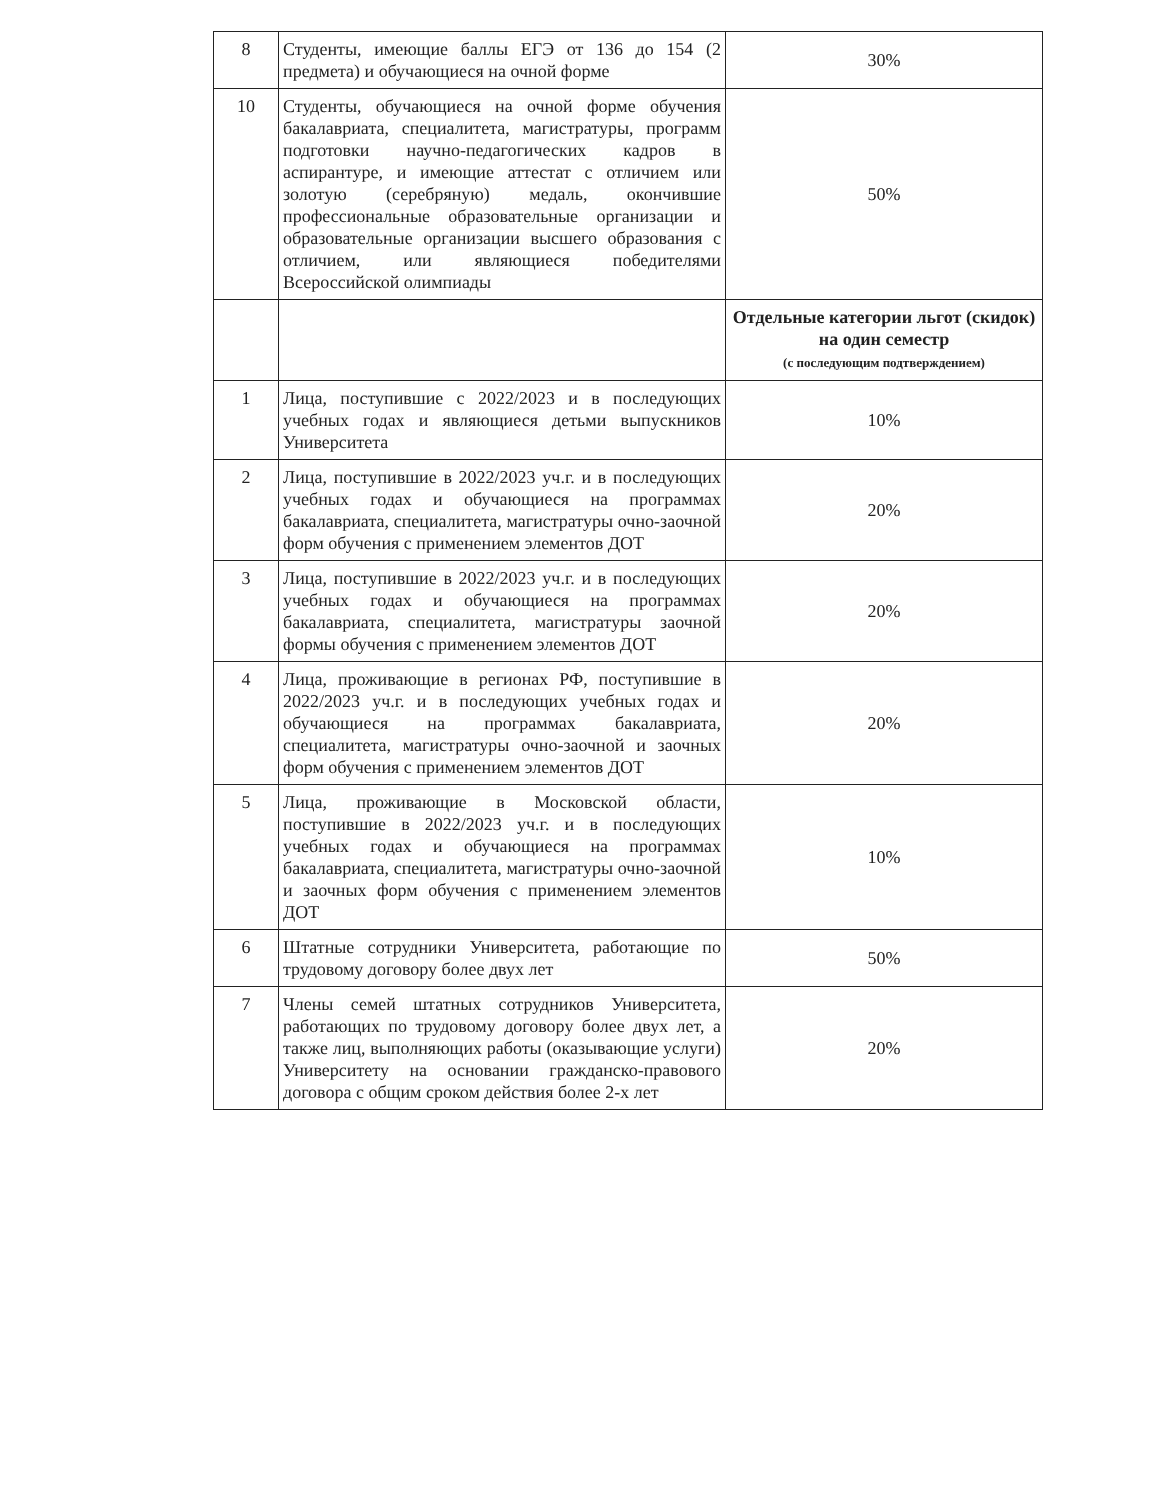| 8 | Студенты, имеющие баллы ЕГЭ от 136 до 154 (2 предмета) и обучающиеся на очной форме | 30% |
| 10 | Студенты, обучающиеся на очной форме обучения бакалавриата, специалитета, магистратуры, программ подготовки научно-педагогических кадров в аспирантуре, и имеющие аттестат с отличием или золотую (серебряную) медаль, окончившие профессиональные образовательные организации и образовательные организации высшего образования с отличием, или являющиеся победителями Всероссийской олимпиады | 50% |
| | | Отдельные категории льгот (скидок) на один семестр (с последующим подтверждением) |
| 1 | Лица, поступившие с 2022/2023 и в последующих учебных годах и являющиеся детьми выпускников Университета | 10% |
| 2 | Лица, поступившие в 2022/2023 уч.г. и в последующих учебных годах и обучающиеся на программах бакалавриата, специалитета, магистратуры очно-заочной форм обучения с применением элементов ДОТ | 20% |
| 3 | Лица, поступившие в 2022/2023 уч.г. и в последующих учебных годах и обучающиеся на программах бакалавриата, специалитета, магистратуры заочной формы обучения с применением элементов ДОТ | 20% |
| 4 | Лица, проживающие в регионах РФ, поступившие в 2022/2023 уч.г. и в последующих учебных годах и обучающиеся на программах бакалавриата, специалитета, магистратуры очно-заочной и заочных форм обучения с применением элементов ДОТ | 20% |
| 5 | Лица, проживающие в Московской области, поступившие в 2022/2023 уч.г. и в последующих учебных годах и обучающиеся на программах бакалавриата, специалитета, магистратуры очно-заочной и заочных форм обучения с применением элементов ДОТ | 10% |
| 6 | Штатные сотрудники Университета, работающие по трудовому договору более двух лет | 50% |
| 7 | Члены семей штатных сотрудников Университета, работающих по трудовому договору более двух лет, а также лиц, выполняющих работы (оказывающие услуги) Университету на основании гражданско-правового договора с общим сроком действия более 2-х лет | 20% |